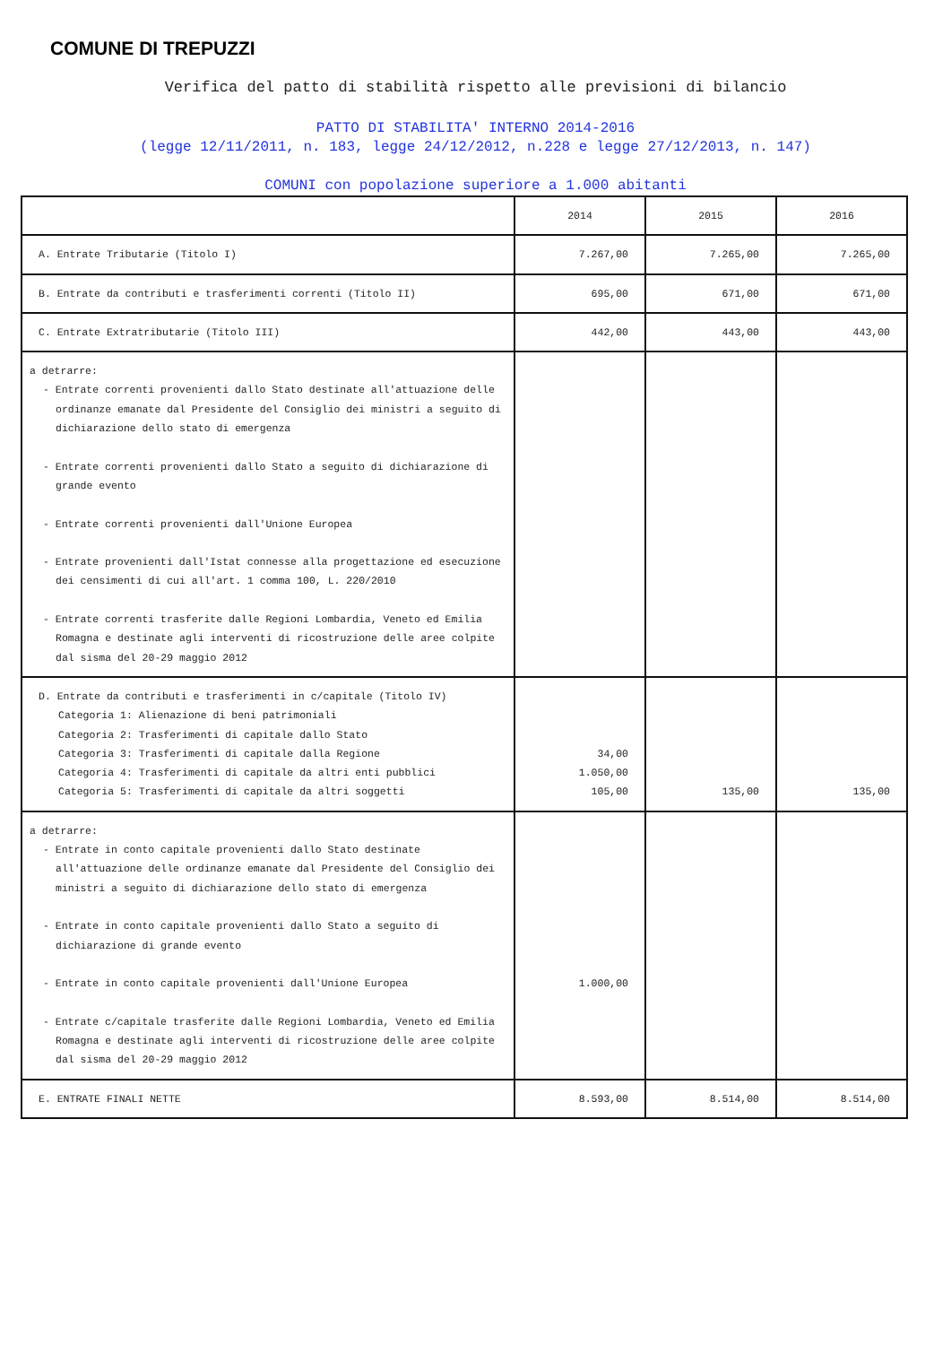COMUNE DI TREPUZZI
Verifica del patto di stabilità rispetto alle previsioni di bilancio
PATTO DI STABILITA' INTERNO 2014-2016
(legge 12/11/2011, n. 183, legge 24/12/2012, n.228 e legge 27/12/2013, n. 147)
COMUNI con popolazione superiore a 1.000 abitanti
| | 2014 | 2015 | 2016 |
| A. Entrate Tributarie (Titolo I) | 7.267,00 | 7.265,00 | 7.265,00 |
| B. Entrate da contributi e trasferimenti correnti (Titolo II) | 695,00 | 671,00 | 671,00 |
| C. Entrate Extratributarie (Titolo III) | 442,00 | 443,00 | 443,00 |
| a detrarre: - Entrate correnti provenienti dallo Stato destinate all'attuazione delle ordinanze emanate dal Presidente del Consiglio dei ministri a seguito di dichiarazione dello stato di emergenza - Entrate correnti provenienti dallo Stato a seguito di dichiarazione di grande evento - Entrate correnti provenienti dall'Unione Europea - Entrate provenienti dall'Istat connesse alla progettazione ed esecuzione dei censimenti di cui all'art. 1 comma 100, L. 220/2010 - Entrate correnti trasferite dalle Regioni Lombardia, Veneto ed Emilia Romagna e destinate agli interventi di ricostruzione delle aree colpite dal sisma del 20-29 maggio 2012 | | | |
| D. Entrate da contributi e trasferimenti in c/capitale (Titolo IV) Categoria 1: Alienazione di beni patrimoniali Categoria 2: Trasferimenti di capitale dallo Stato Categoria 3: Trasferimenti di capitale dalla Regione Categoria 4: Trasferimenti di capitale da altri enti pubblici Categoria 5: Trasferimenti di capitale da altri soggetti | 34,00 1.050,00 105,00 | 135,00 | 135,00 |
| a detrarre: - Entrate in conto capitale provenienti dallo Stato destinate all'attuazione delle ordinanze emanate dal Presidente del Consiglio dei ministri a seguito di dichiarazione dello stato di emergenza - Entrate in conto capitale provenienti dallo Stato a seguito di dichiarazione di grande evento - Entrate in conto capitale provenienti dall'Unione Europea - Entrate c/capitale trasferite dalle Regioni Lombardia, Veneto ed Emilia Romagna e destinate agli interventi di ricostruzione delle aree colpite dal sisma del 20-29 maggio 2012 | 1.000,00 | | |
| E. ENTRATE FINALI NETTE | 8.593,00 | 8.514,00 | 8.514,00 |